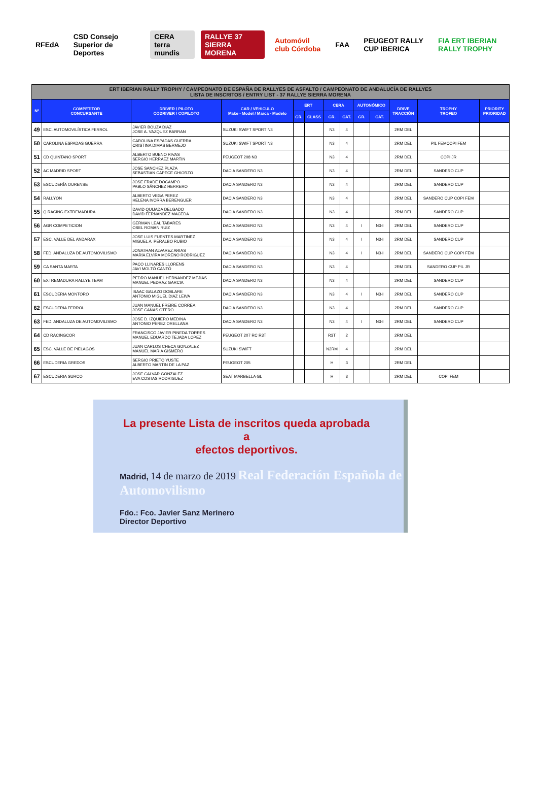RFEdA
CSD Consejo Superior de Deportes
CERA terra mundis RALLYE 37 SIERRA MORENA Automóvil club Córdoba FAA PEUGEOT RALLY CUP IBERICA FIA ERT IBERIAN RALLY TROPHY
| ERT IBERIAN RALLY TROPHY / CAMPEONATO DE ESPAÑA DE RALLYES DE ASFALTO / CAMPEONATO DE ANDALUCÍA DE RALLYES LISTA DE INSCRITOS / ENTRY LIST - 37 RALLYE SIERRA MORENA | | | | | | | | | | | | |
| --- | --- | --- | --- | --- | --- | --- | --- | --- | --- | --- | --- | --- |
| Nº | COMPETITOR CONCURSANTE | DRIVER / PILOTO CODRIVER / COPILOTO | CAR / VEHICULO Make - Model / Marca - Modelo | ERT | | CERA | | AUTONÓMICO | | DRIVE TRACCIÓN | TROPHY TROFEO | PRIORITY PRIORIDAD |
| | | | | GR. | CLASS | GR. | CAT. | GR. | CAT. | | | |
| 49 | ESC. AUTOMOVILÍSTICA FERROL | JAVIER BOUZA DIAZ JOSE A. VAZQUEZ BARRAN | SUZUKI SWIFT SPORT N3 | | | N3 | 4 | | | 2RM DEL | | |
| 50 | CAROLINA ESPADAS GUERRA | CAROLINA ESPADAS GUERRA CRISTINA DIMAS BERMEJO | SUZUKI SWIFT SPORT N3 | | | N3 | 4 | | | 2RM DEL | PIL FEMCOPI FEM | |
| 51 | CD QUINTANO SPORT | ALBERTO BUENO RIVAS SERGIO HERRAEZ MARTIN | PEUGEOT 208 N3 | | | N3 | 4 | | | 2RM DEL | COPI JR | |
| 52 | AC MADRID SPORT | JOSE SANCHEZ PLAZA SEBASTIAN CAPECE GHIORZO | DACIA SANDERO N3 | | | N3 | 4 | | | 2RM DEL | SANDERO CUP | |
| 53 | ESCUDERÍA OURENSE | JOSE FRADE DOCAMPO PABLO SÁNCHEZ HERRERO | DACIA SANDERO N3 | | | N3 | 4 | | | 2RM DEL | SANDERO CUP | |
| 54 | RALLYON | ALBERTO VEGA PEREZ HELENA IVORRA BERENGUER | DACIA SANDERO N3 | | | N3 | 4 | | | 2RM DEL | SANDERO CUP COPI FEM | |
| 55 | Q RACING EXTREMADURA | DAVID QUIJADA DELGADO DAVID FERNANDEZ MACEDA | DACIA SANDERO N3 | | | N3 | 4 | | | 2RM DEL | SANDERO CUP | |
| 56 | AGR COMPETICION | GERMAN LEAL TABARES OSEL ROMAN RUIZ | DACIA SANDERO N3 | | | N3 | 4 | I | N3-I | 2RM DEL | SANDERO CUP | |
| 57 | ESC. VALLE DEL ANDARAX | JOSE LUIS FUENTES MARTINEZ MIGUEL A. PERALBO RUBIO | DACIA SANDERO N3 | | | N3 | 4 | I | N3-I | 2RM DEL | SANDERO CUP | |
| 58 | FED. ANDALUZA DE AUTOMOVILISMO | JONATHAN ALVAREZ ARIAS MARÍA ELVIRA MORENO RODRIGUEZ | DACIA SANDERO N3 | | | N3 | 4 | I | N3-I | 2RM DEL | SANDERO CUP COPI FEM | |
| 59 | CA SANTA MARTA | PACO LLINARES LLORENS JAVI MOLTÓ CANTÓ | DACIA SANDERO N3 | | | N3 | 4 | | | 2RM DEL | SANDERO CUP PIL JR | |
| 60 | EXTREMADURA RALLYE TEAM | PEDRO MANUEL HERNANDEZ MEJIAS MANUEL PEDRAZ GARCIA | DACIA SANDERO N3 | | | N3 | 4 | | | 2RM DEL | SANDERO CUP | |
| 61 | ESCUDERIA MONTORO | ISAAC GALAZO DOBLARE ANTONIO MIGUEL DIAZ LEIVA | DACIA SANDERO N3 | | | N3 | 4 | I | N3-I | 2RM DEL | SANDERO CUP | |
| 62 | ESCUDERIA FERROL | JUAN MANUEL FREIRE CORREA JOSE CAÑAS OTERO | DACIA SANDERO N3 | | | N3 | 4 | | | 2RM DEL | SANDERO CUP | |
| 63 | FED. ANDALUZA DE AUTOMOVILISMO | JOSE D. IZQUIERO MEDINA ANTONIO PEREZ ORELLANA | DACIA SANDERO N3 | | | N3 | 4 | I | N3-I | 2RM DEL | SANDERO CUP | |
| 64 | CD RACINGCOR | FRANCISCO JAVIER PINEDA TORRES MANUEL EDUARDO TEJADA LOPEZ | PEUGEOT 207 RC R3T | | | R3T | 2 | | | 2RM DEL | | |
| 65 | ESC. VALLE DE PIELAGOS | JUAN CARLOS CHECA GONZALEZ MANUEL MARIA GISMERO | SUZUKI SWIFT | | | N2RM | 4 | | | 2RM DEL | | |
| 66 | ESCUDERIA GREDOS | SERGIO PRIETO YUSTE ALBERTO MARTIN DE LA PAZ | PEUGEOT 205 | | | H | 3 | | | 2RM DEL | | |
| 67 | ESCUDERIA SURCO | JOSE CALVAR GONZALEZ EVA COSTAS RODRIGUEZ | SEAT MARBELLA GL | | | H | 3 | | | 2RM DEL | COPI FEM | |
La presente Lista de inscritos queda aprobada a
efectos deportivos.
Madrid, 14 de marzo de 2019 Real Federación Española de Automovilismo
Fdo.: Fco. Javier Sanz Merinero
Director Deportivo